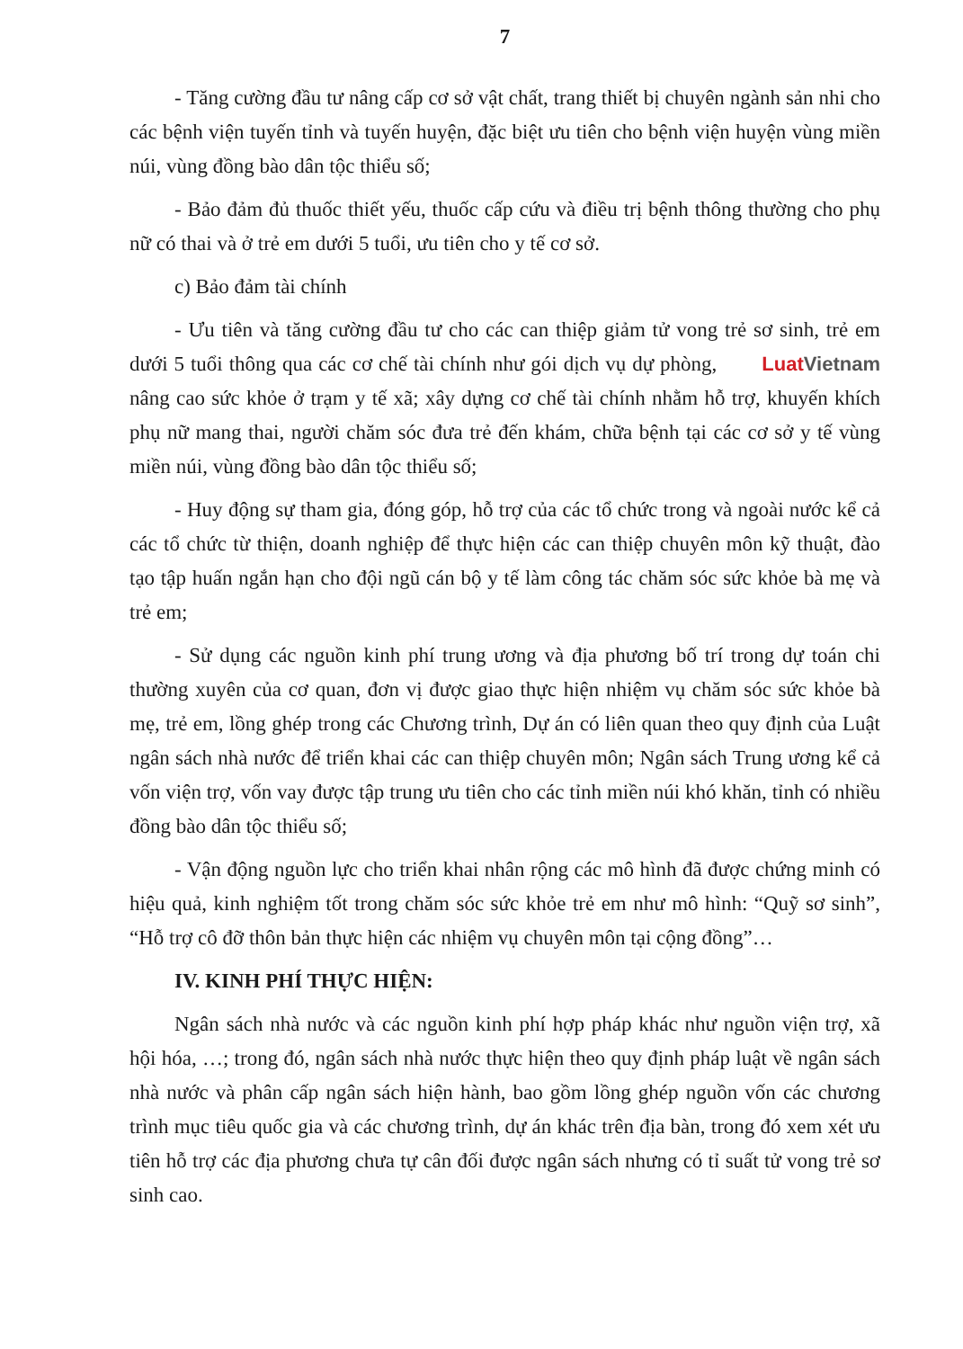7
- Tăng cường đầu tư nâng cấp cơ sở vật chất, trang thiết bị chuyên ngành sản nhi cho các bệnh viện tuyến tỉnh và tuyến huyện, đặc biệt ưu tiên cho bệnh viện huyện vùng miền núi, vùng đồng bào dân tộc thiểu số;
- Bảo đảm đủ thuốc thiết yếu, thuốc cấp cứu và điều trị bệnh thông thường cho phụ nữ có thai và ở trẻ em dưới 5 tuổi, ưu tiên cho y tế cơ sở.
c) Bảo đảm tài chính
- Ưu tiên và tăng cường đầu tư cho các can thiệp giảm tử vong trẻ sơ sinh, Luat Vietnam trẻ em dưới 5 tuổi thông qua các cơ chế tài chính như gói dịch vụ dự phòng, nâng cao sức khỏe ở trạm y tế xã; xây dựng cơ chế tài chính nhằm hỗ trợ, khuyến khích phụ nữ mang thai, người chăm sóc đưa trẻ đến khám, chữa bệnh tại các cơ sở y tế vùng miền núi, vùng đồng bào dân tộc thiểu số;
- Huy động sự tham gia, đóng góp, hỗ trợ của các tổ chức trong và ngoài nước kể cả các tổ chức từ thiện, doanh nghiệp để thực hiện các can thiệp chuyên môn kỹ thuật, đào tạo tập huấn ngắn hạn cho đội ngũ cán bộ y tế làm công tác chăm sóc sức khỏe bà mẹ và trẻ em;
- Sử dụng các nguồn kinh phí trung ương và địa phương bố trí trong dự toán chi thường xuyên của cơ quan, đơn vị được giao thực hiện nhiệm vụ chăm sóc sức khỏe bà mẹ, trẻ em, lồng ghép trong các Chương trình, Dự án có liên quan theo quy định của Luật ngân sách nhà nước để triển khai các can thiệp chuyên môn; Ngân sách Trung ương kể cả vốn viện trợ, vốn vay được tập trung ưu tiên cho các tỉnh miền núi khó khăn, tỉnh có nhiều đồng bào dân tộc thiểu số;
- Vận động nguồn lực cho triển khai nhân rộng các mô hình đã được chứng minh có hiệu quả, kinh nghiệm tốt trong chăm sóc sức khỏe trẻ em như mô hình: “Quỹ sơ sinh”, “Hỗ trợ cô đỡ thôn bản thực hiện các nhiệm vụ chuyên môn tại cộng đồng”…
IV. KINH PHÍ THỰC HIỆN:
Ngân sách nhà nước và các nguồn kinh phí hợp pháp khác như nguồn viện trợ, xã hội hóa, …; trong đó, ngân sách nhà nước thực hiện theo quy định pháp luật về ngân sách nhà nước và phân cấp ngân sách hiện hành, bao gồm lồng ghép nguồn vốn các chương trình mục tiêu quốc gia và các chương trình, dự án khác trên địa bàn, trong đó xem xét ưu tiên hỗ trợ các địa phương chưa tự cân đối được ngân sách nhưng có tỉ suất tử vong trẻ sơ sinh cao.